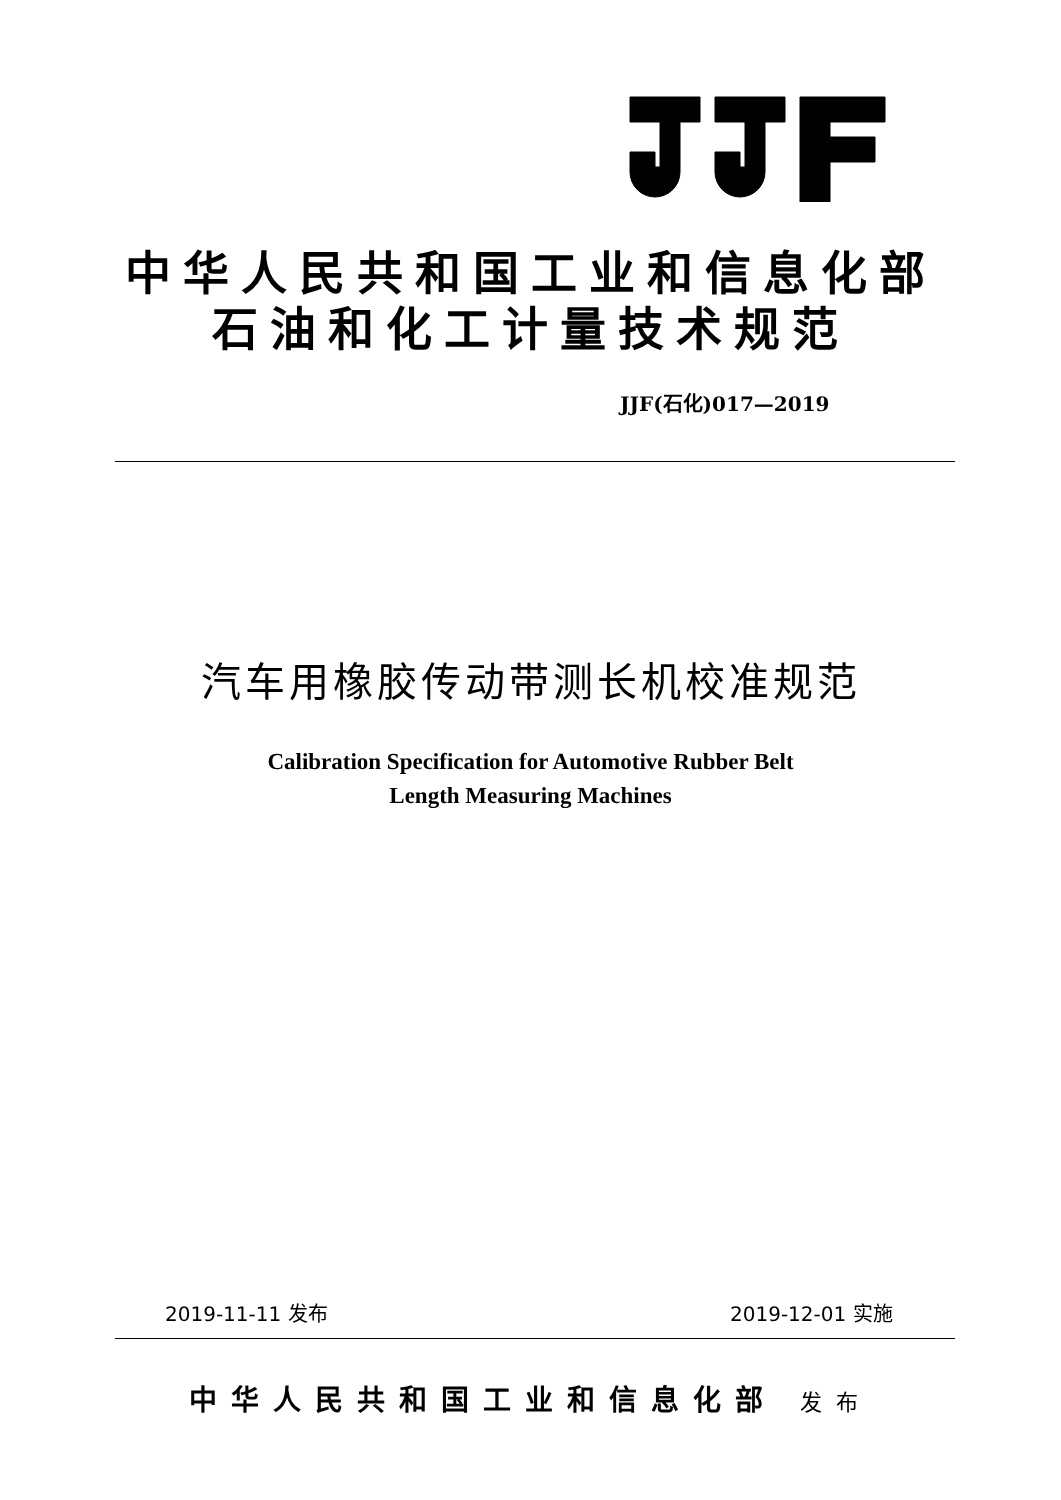中华人民共和国工业和信息化部
石油和化工计量技术规范
JJF(石化)017—2019
汽车用橡胶传动带测长机校准规范
Calibration Specification for Automotive Rubber Belt
Length Measuring Machines
2019-11-11 发布 2019-12-01 实施
中华人民共和国工业和信息化部 发布